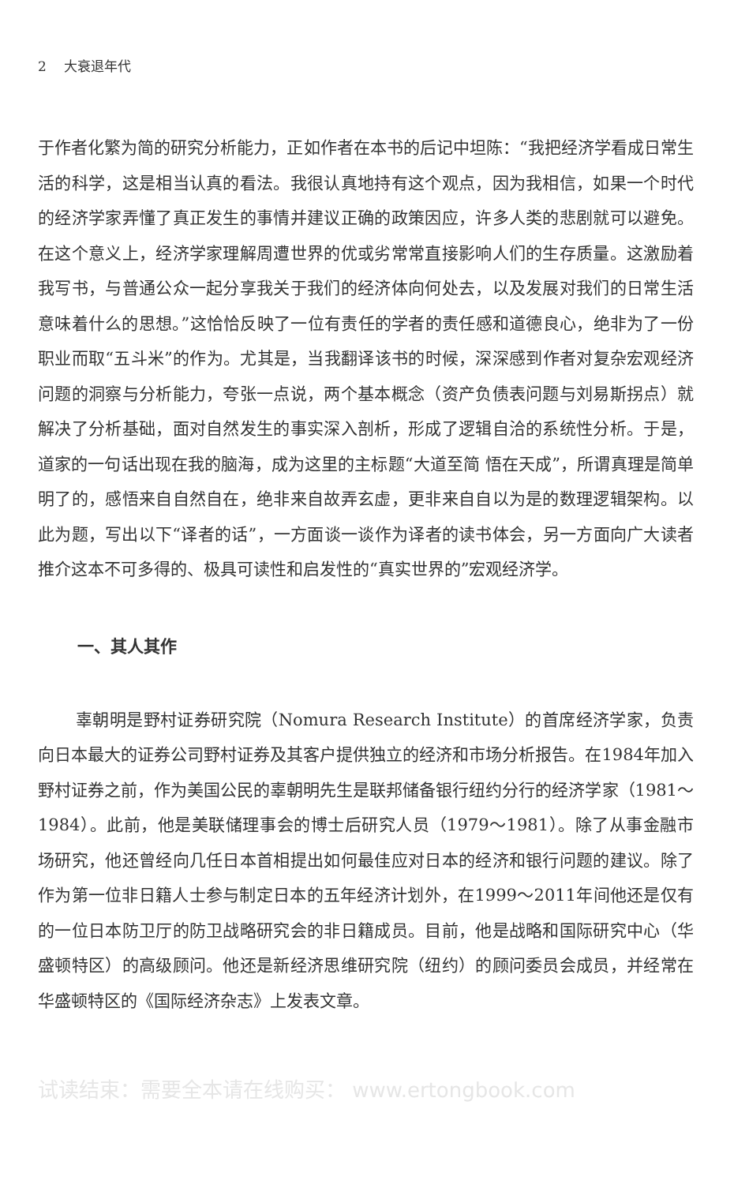2 大衰退年代
于作者化繁为简的研究分析能力，正如作者在本书的后记中坦陈：“我把经济学看成日常生活的科学，这是相当认真的看法。我很认真地持有这个观点，因为我相信，如果一个时代的经济学家弄懂了真正发生的事情并建议正确的政策因应，许多人类的悲剧就可以避免。在这个意义上，经济学家理解周遭世界的优或劣常常直接影响人们的生存质量。这激励着我写书，与普通公众一起分享我关于我们的经济体向何处去，以及发展对我们的日常生活意味着什么的思想。”这恰恰反映了一位有责任的学者的责任感和道德良心，绝非为了一份职业而取“五斗米”的作为。尤其是，当我翻译该书的时候，深深感到作者对复杂宏观经济问题的洞察与分析能力，夸张一点说，两个基本概念（资产负债表问题与刘易斯拐点）就解决了分析基础，面对自然发生的事实深入剖析，形成了逻辑自洽的系统性分析。于是，道家的一句话出现在我的脑海，成为这里的主标题“大道至简 悟在天成”，所谓真理是简单明了的，感悟来自自然自在，绝非来自故弄玄虚，更非来自自以为是的数理逻辑架构。以此为题，写出以下“译者的话”，一方面谈一谈作为译者的读书体会，另一方面向广大读者推介这本不可多得的、极具可读性和启发性的“真实世界的”宏观经济学。
一、其人其作
辜朝明是野村证券研究院（Nomura Research Institute）的首席经济学家，负责向日本最大的证券公司野村证券及其客户提供独立的经济和市场分析报告。在1984年加入野村证券之前，作为美国公民的辜朝明先生是联邦储备银行纽约分行的经济学家（1981～1984）。此前，他是美联储理事会的博士后研究人员（1979～1981）。除了从事金融市场研究，他还曾经向几任日本首相提出如何最佳应对日本的经济和银行问题的建议。除了作为第一位非日籍人士参与制定日本的五年经济计划外，在1999～2011年间他还是仅有的一位日本防卫厅的防卫战略研究会的非日籍成员。目前，他是战略和国际研究中心（华盛顿特区）的高级顾问。他还是新经济思维研究院（纽约）的顾问委员会成员，并经常在华盛顿特区的《国际经济杂志》上发表文章。
试读结束：需要全本请在线购买： www.ertongbook.com